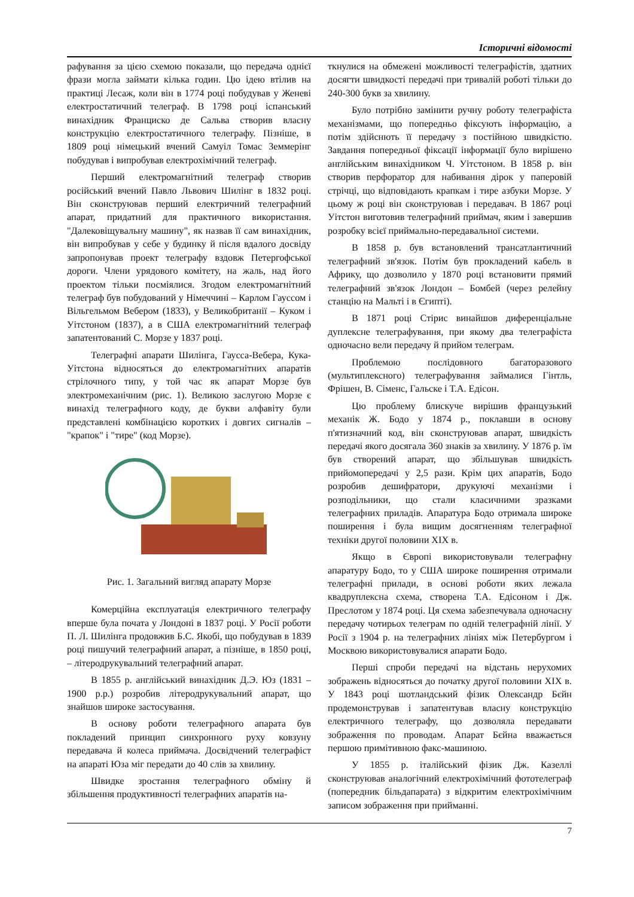Історичні відомості
рафування за цією схемою показали, що передача однієї фрази могла займати кілька годин. Цю ідею втілив на практиці Лесаж, коли він в 1774 році побудував у Женеві електростатичний телеграф. В 1798 році іспанський винахідник Франциско де Сальва створив власну конструкцію електростатичного телеграфу. Пізніше, в 1809 році німецький вчений Самуіл Томас Земмерінг побудував і випробував електрохімічний телеграф.
Перший електромагнітний телеграф створив російський вчений Павло Львович Шилінг в 1832 році. Він сконструював перший електричний телеграфний апарат, придатний для практичного використання. "Далековіщувальну машину", як назвав її сам винахідник, він випробував у себе у будинку й після вдалого досвіду запропонував проект телеграфу вздовж Петергофської дороги. Члени урядового комітету, на жаль, над його проектом тільки посміялися. Згодом електромагнітний телеграф був побудований у Німеччині – Карлом Гауссом і Вільгельмом Вебером (1833), у Великобританії – Куком і Уітстоном (1837), а в США електромагнітний телеграф запатентований С. Морзе у 1837 році.
Телеграфні апарати Шилінга, Гаусса-Вебера, Кука-Уітстона відносяться до електромагнітних апаратів стрілочного типу, у той час як апарат Морзе був электромеханічним (рис. 1). Великою заслугою Морзе є винахід телеграфного коду, де букви алфавіту були представлені комбінацією коротких і довгих сигналів – "крапок" і "тире" (код Морзе).
Рис. 1. Загальний вигляд апарату Морзе
Комерційна експлуатація електричного телеграфу вперше була почата у Лондоні в 1837 році. У Росії роботи П. Л. Шилінга продовжив Б.С. Якобі, що побудував в 1839 році пишучий телеграфний апарат, а пізніше, в 1850 році, – літеродрукувальний телеграфний апарат.
В 1855 р. англійський винахідник Д.Э. Юз (1831 – 1900 р.р.) розробив літеродрукувальний апарат, що знайшов широке застосування.
В основу роботи телеграфного апарата був покладений принцип синхронного руху ковзуну передавача й колеса приймача. Досвідчений телеграфіст на апараті Юза міг передати до 40 слів за хвилину.
Швидке зростання телеграфного обміну й збільшення продуктивності телеграфних апаратів на-
ткнулися на обмежені можливості телеграфістів, здатних досягти швидкості передачі при тривалій роботі тільки до 240-300 букв за хвилину.
Було потрібно замінити ручну роботу телеграфіста механізмами, що попередньо фіксують інформацію, а потім здійснють її передачу з постійною швидкістю. Завдання попередньої фіксації інформації було вирішено англійським винахідником Ч. Уітстоном. В 1858 р. він створив перфоратор для набивання дірок у паперовій стрічці, що відповідають крапкам і тире азбуки Морзе. У цьому ж році він сконструював і передавач. В 1867 році Уітстон виготовив телеграфний приймач, яким і завершив розробку всієї приймально-передавальної системи.
В 1858 р. був встановлений трансатлантичний телеграфний зв'язок. Потім був прокладений кабель в Африку, що дозволило у 1870 році встановити прямий телеграфний зв'язок Лондон – Бомбей (через релейну станцію на Мальті і в Єгипті).
В 1871 році Стірис винайшов диференціальне дуплексне телеграфування, при якому два телеграфіста одночасно вели передачу й прийом телеграм.
Проблемою послідовного багаторазового (мультиплексного) телеграфування займалися Гінтль, Фрішен, В. Сіменс, Гальске і Т.А. Едісон.
Цю проблему блискуче вирішив французький механік Ж. Бодо у 1874 р., поклавши в основу п'ятизначний код, він сконструював апарат, швидкість передачі якого досягала 360 знаків за хвилину. У 1876 р. їм був створений апарат, що збільшував швидкість прийомопередачі у 2,5 рази. Крім цих апаратів, Бодо розробив дешифратори, друкуючі механізми і розподільники, що стали класичними зразками телеграфних приладів. Апаратура Бодо отримала широке поширення і була вищим досягненням телеграфної техніки другої половини XIX в.
Якщо в Європі використовували телеграфну апаратуру Бодо, то у США широке поширення отримали телеграфні прилади, в основі роботи яких лежала квадруплексна схема, створена Т.А. Едісоном і Дж. Преслотом у 1874 році. Ця схема забезпечувала одночасну передачу чотирьох телеграм по одній телеграфній лінії. У Росії з 1904 р. на телеграфних лініях між Петербургом і Москвою використовувалися апарати Бодо.
Перші спроби передачі на відстань нерухомих зображень відносяться до початку другої половини XIX в. У 1843 році шотландський фізик Олександр Бєйн продемонстрував і запатентував власну конструкцію електричного телеграфу, що дозволяла передавати зображення по проводам. Апарат Бєйна вважається першою примітивною факс-машиною.
У 1855 р. італійський фізик Дж. Казеллі сконструював аналогічний електрохімічний фототелеграф (попередник більдапарата) з відкритим електрохімічним записом зображення при прийманні.
7